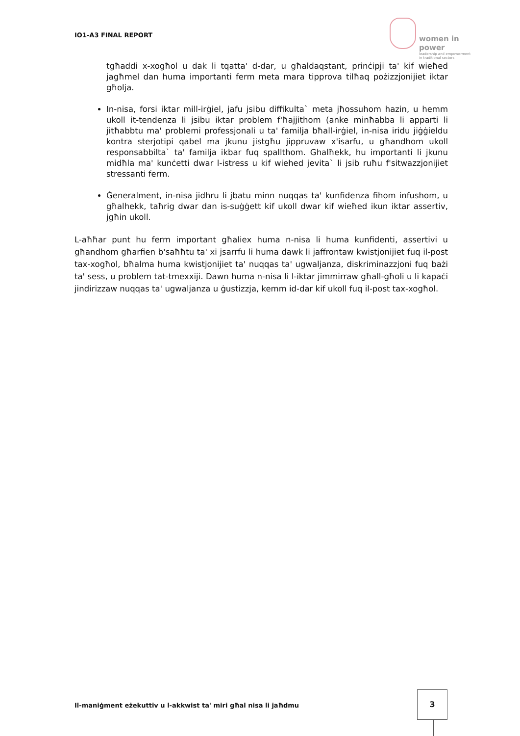IO1-A3 FINAL REPORT
women in power
leadership and empowerment
in traditional sectors
tgħaddi x-xogħol u dak li tqatta' d-dar, u għaldaqstant, prinċipji ta' kif wieħed jagħmel dan huma importanti ferm meta mara tipprova tilħaq pożizzjonijiet iktar għolja.
In-nisa, forsi iktar mill-irġiel, jafu jsibu diffikulta` meta jħossuhom hazin, u hemm ukoll it-tendenza li jsibu iktar problem f'ħajjithom (anke minħabba li apparti li jitħabbtu ma' problemi professjonali u ta' familja bħall-irġiel, in-nisa iridu jiġġieldu kontra sterjotipi qabel ma jkunu jistgħu jippruvaw x'isarfu, u għandhom ukoll responsabbilta` ta' familja ikbar fuq spallthom. Ghalħekk, hu importanti li jkunu midħla ma' kunċetti dwar l-istress u kif wiehed jevita` li jsib ruħu f'sitwazzjonijiet stressanti ferm.
Ġeneralment, in-nisa jidhru li jbatu minn nuqqas ta' kunfidenza fihom infushom, u għalhekk, taħrig dwar dan is-suġġett kif ukoll dwar kif wieħed ikun iktar assertiv, jgħin ukoll.
L-aħħar punt hu ferm important għaliex huma n-nisa li huma kunfidenti, assertivi u għandhom għarfien b'saħħtu ta' xi jsarrfu li huma dawk li jaffrontaw kwistjonijiet fuq il-post tax-xogħol, bħalma huma kwistjonijiet ta' nuqqas ta' ugwaljanza, diskriminazzjoni fuq bażi ta' sess, u problem tat-tmexxiji. Dawn huma n-nisa li l-iktar jimmirraw għall-għoli u li kapaċi jindirizzaw nuqqas ta' ugwaljanza u ġustizzja, kemm id-dar kif ukoll fuq il-post tax-xogħol.
Il-maniġment eżekuttiv u l-akkwist ta' miri għal nisa li jaħdmu
3